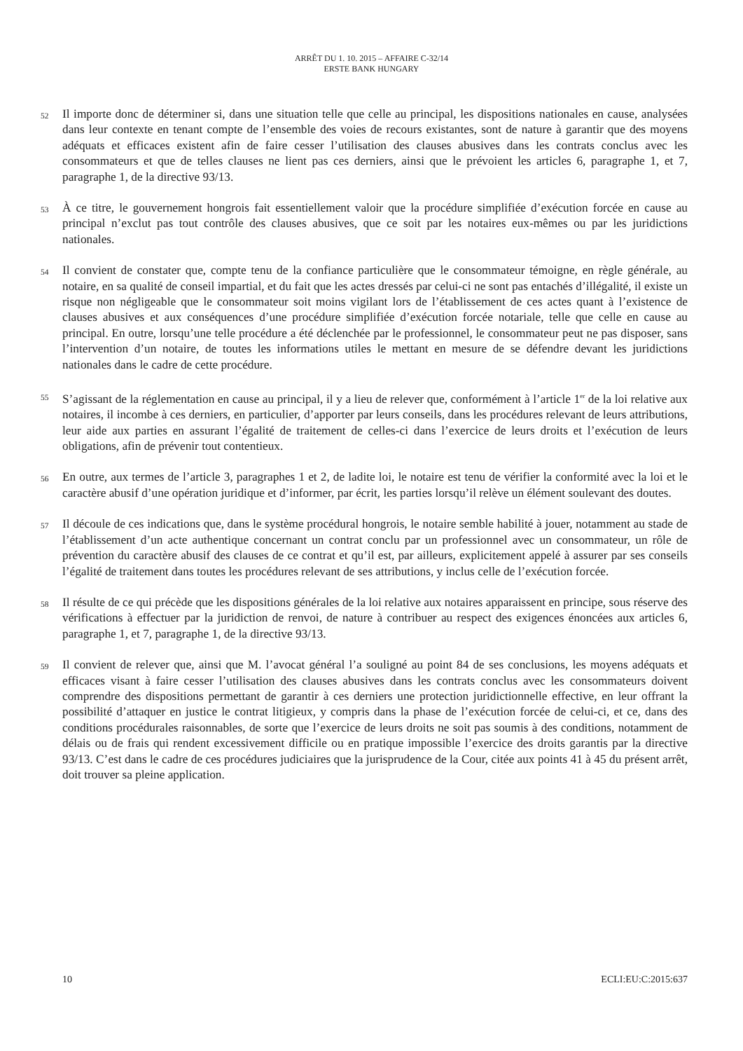ARRÊT DU 1. 10. 2015 – AFFAIRE C-32/14
ERSTE BANK HUNGARY
52
Il importe donc de déterminer si, dans une situation telle que celle au principal, les dispositions nationales en cause, analysées dans leur contexte en tenant compte de l’ensemble des voies de recours existantes, sont de nature à garantir que des moyens adéquats et efficaces existent afin de faire cesser l’utilisation des clauses abusives dans les contrats conclus avec les consommateurs et que de telles clauses ne lient pas ces derniers, ainsi que le prévoient les articles 6, paragraphe 1, et 7, paragraphe 1, de la directive 93/13.
53
À ce titre, le gouvernement hongrois fait essentiellement valoir que la procédure simplifiée d’exécution forcée en cause au principal n’exclut pas tout contrôle des clauses abusives, que ce soit par les notaires eux-mêmes ou par les juridictions nationales.
54
Il convient de constater que, compte tenu de la confiance particulière que le consommateur témoigne, en règle générale, au notaire, en sa qualité de conseil impartial, et du fait que les actes dressés par celui-ci ne sont pas entachés d’illégalité, il existe un risque non négligeable que le consommateur soit moins vigilant lors de l’établissement de ces actes quant à l’existence de clauses abusives et aux conséquences d’une procédure simplifiée d’exécution forcée notariale, telle que celle en cause au principal. En outre, lorsqu’une telle procédure a été déclenchée par le professionnel, le consommateur peut ne pas disposer, sans l’intervention d’un notaire, de toutes les informations utiles le mettant en mesure de se défendre devant les juridictions nationales dans le cadre de cette procédure.
55
S’agissant de la réglementation en cause au principal, il y a lieu de relever que, conformément à l’article 1<sup>er</sup> de la loi relative aux notaires, il incombe à ces derniers, en particulier, d’apporter par leurs conseils, dans les procédures relevant de leurs attributions, leur aide aux parties en assurant l’égalité de traitement de celles-ci dans l’exercice de leurs droits et l’exécution de leurs obligations, afin de prévenir tout contentieux.
56
En outre, aux termes de l’article 3, paragraphes 1 et 2, de ladite loi, le notaire est tenu de vérifier la conformité avec la loi et le caractère abusif d’une opération juridique et d’informer, par écrit, les parties lorsqu’il relève un élément soulevant des doutes.
57
Il découle de ces indications que, dans le système procédural hongrois, le notaire semble habilité à jouer, notamment au stade de l’établissement d’un acte authentique concernant un contrat conclu par un professionnel avec un consommateur, un rôle de prévention du caractère abusif des clauses de ce contrat et qu’il est, par ailleurs, explicitement appelé à assurer par ses conseils l’égalité de traitement dans toutes les procédures relevant de ses attributions, y inclus celle de l’exécution forcée.
58
Il résulte de ce qui précède que les dispositions générales de la loi relative aux notaires apparaissent en principe, sous réserve des vérifications à effectuer par la juridiction de renvoi, de nature à contribuer au respect des exigences énoncées aux articles 6, paragraphe 1, et 7, paragraphe 1, de la directive 93/13.
59
Il convient de relever que, ainsi que M. l’avocat général l’a souligné au point 84 de ses conclusions, les moyens adéquats et efficaces visant à faire cesser l’utilisation des clauses abusives dans les contrats conclus avec les consommateurs doivent comprendre des dispositions permettant de garantir à ces derniers une protection juridictionnelle effective, en leur offrant la possibilité d’attaquer en justice le contrat litigieux, y compris dans la phase de l’exécution forcée de celui-ci, et ce, dans des conditions procédurales raisonnables, de sorte que l’exercice de leurs droits ne soit pas soumis à des conditions, notamment de délais ou de frais qui rendent excessivement difficile ou en pratique impossible l’exercice des droits garantis par la directive 93/13. C’est dans le cadre de ces procédures judiciaires que la jurisprudence de la Cour, citée aux points 41 à 45 du présent arrêt, doit trouver sa pleine application.
10 ECLI:EU:C:2015:637